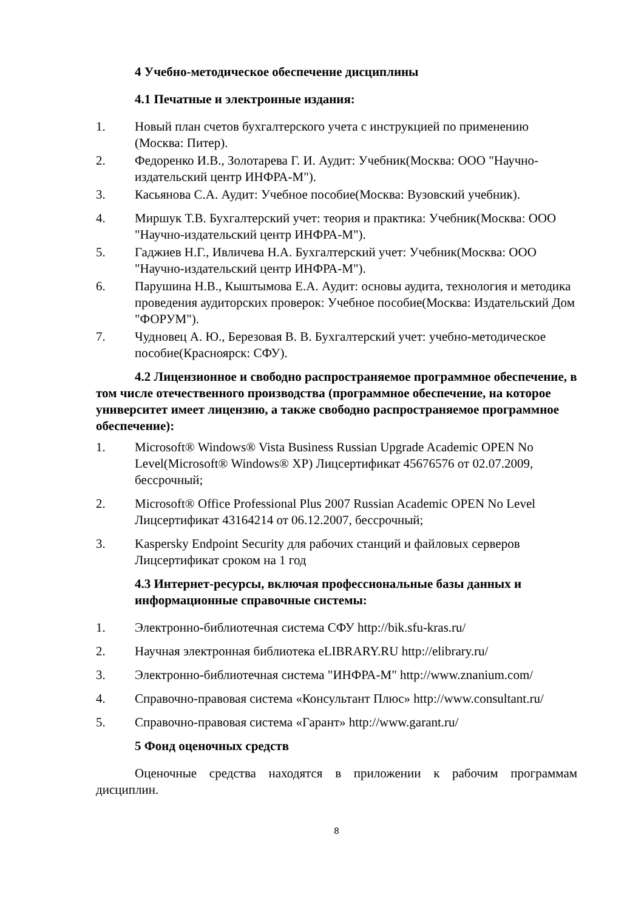4 Учебно-методическое обеспечение дисциплины
4.1 Печатные и электронные издания:
1. Новый план счетов бухгалтерского учета с инструкцией по применению (Москва: Питер).
2. Федоренко И.В., Золотарева Г. И. Аудит: Учебник(Москва: ООО "Научно-издательский центр ИНФРА-М").
3. Касьянова С.А. Аудит: Учебное пособие(Москва: Вузовский учебник).
4. Миршук Т.В. Бухгалтерский учет: теория и практика: Учебник(Москва: ООО "Научно-издательский центр ИНФРА-М").
5. Гаджиев Н.Г., Ивличева Н.А. Бухгалтерский учет: Учебник(Москва: ООО "Научно-издательский центр ИНФРА-М").
6. Парушина Н.В., Кыштымова Е.А. Аудит: основы аудита, технология и методика проведения аудиторских проверок: Учебное пособие(Москва: Издательский Дом "ФОРУМ").
7. Чудновец А. Ю., Березовая В. В. Бухгалтерский учет: учебно-методическое пособие(Красноярск: СФУ).
4.2 Лицензионное и свободно распространяемое программное обеспечение, в том числе отечественного производства (программное обеспечение, на которое университет имеет лицензию, а также свободно распространяемое программное обеспечение):
1. Microsoft® Windows® Vista Business Russian Upgrade Academic OPEN No Level(Microsoft® Windows® XP) Лицсертификат 45676576 от 02.07.2009, бессрочный;
2. Microsoft® Office Professional Plus 2007 Russian Academic OPEN No Level Лицсертификат 43164214 от 06.12.2007, бессрочный;
3. Kaspersky Endpoint Security для рабочих станций и файловых серверов Лицсертификат сроком на 1 год
4.3 Интернет-ресурсы, включая профессиональные базы данных и информационные справочные системы:
1. Электронно-библиотечная система СФУ http://bik.sfu-kras.ru/
2. Научная электронная библиотека eLIBRARY.RU http://elibrary.ru/
3. Электронно-библиотечная система "ИНФРА-М" http://www.znanium.com/
4. Справочно-правовая система «Консультант Плюс» http://www.consultant.ru/
5. Справочно-правовая система «Гарант» http://www.garant.ru/
5 Фонд оценочных средств
Оценочные средства находятся в приложении к рабочим программам дисциплин.
8